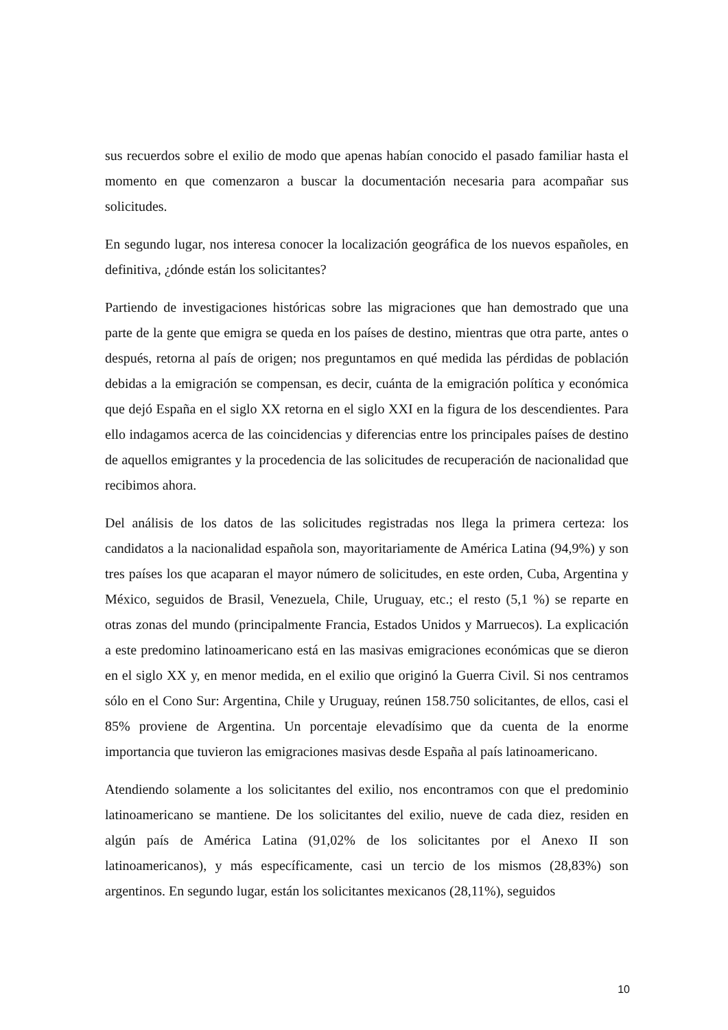sus recuerdos sobre el exilio de modo que apenas habían conocido el pasado familiar hasta el momento en que comenzaron a buscar la documentación necesaria para acompañar sus solicitudes.
En segundo lugar, nos interesa conocer la localización geográfica de los nuevos españoles, en definitiva, ¿dónde están los solicitantes?
Partiendo de investigaciones históricas sobre las migraciones que han demostrado que una parte de la gente que emigra se queda en los países de destino, mientras que otra parte, antes o después, retorna al país de origen; nos preguntamos en qué medida las pérdidas de población debidas a la emigración se compensan, es decir, cuánta de la emigración política y económica que dejó España en el siglo XX retorna en el siglo XXI en la figura de los descendientes. Para ello indagamos acerca de las coincidencias y diferencias entre los principales países de destino de aquellos emigrantes y la procedencia de las solicitudes de recuperación de nacionalidad que recibimos ahora.
Del análisis de los datos de las solicitudes registradas nos llega la primera certeza: los candidatos a la nacionalidad española son, mayoritariamente de América Latina (94,9%) y son tres países los que acaparan el mayor número de solicitudes, en este orden, Cuba, Argentina y México, seguidos de Brasil, Venezuela, Chile, Uruguay, etc.; el resto (5,1 %) se reparte en otras zonas del mundo (principalmente Francia, Estados Unidos y Marruecos). La explicación a este predomino latinoamericano está en las masivas emigraciones económicas que se dieron en el siglo XX y, en menor medida, en el exilio que originó la Guerra Civil. Si nos centramos sólo en el Cono Sur: Argentina, Chile y Uruguay, reúnen 158.750 solicitantes, de ellos, casi el 85% proviene de Argentina. Un porcentaje elevadísimo que da cuenta de la enorme importancia que tuvieron las emigraciones masivas desde España al país latinoamericano.
Atendiendo solamente a los solicitantes del exilio, nos encontramos con que el predominio latinoamericano se mantiene. De los solicitantes del exilio, nueve de cada diez, residen en algún país de América Latina (91,02% de los solicitantes por el Anexo II son latinoamericanos), y más específicamente, casi un tercio de los mismos (28,83%) son argentinos. En segundo lugar, están los solicitantes mexicanos (28,11%), seguidos
10